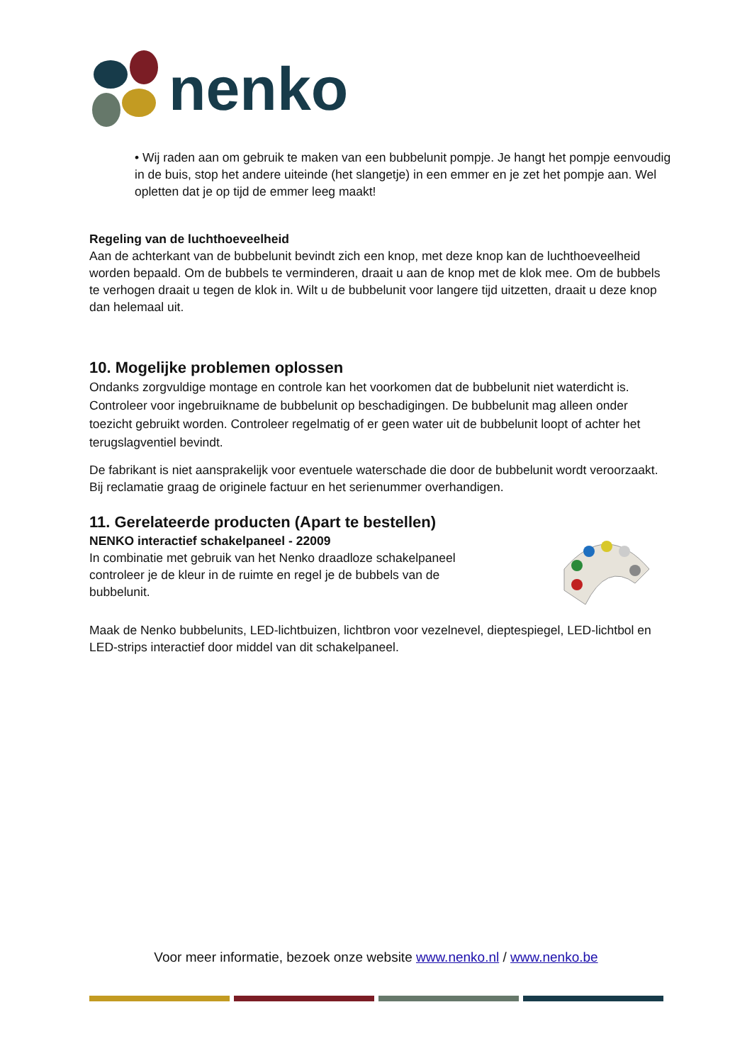nenko
• Wij raden aan om gebruik te maken van een bubbelunit pompje. Je hangt het pompje eenvoudig in de buis, stop het andere uiteinde (het slangetje) in een emmer en je zet het pompje aan. Wel opletten dat je op tijd de emmer leeg maakt!
Regeling van de luchthoeveelheid
Aan de achterkant van de bubbelunit bevindt zich een knop, met deze knop kan de luchthoeveelheid worden bepaald. Om de bubbels te verminderen, draait u aan de knop met de klok mee. Om de bubbels te verhogen draait u tegen de klok in. Wilt u de bubbelunit voor langere tijd uitzetten, draait u deze knop dan helemaal uit.
10. Mogelijke problemen oplossen
Ondanks zorgvuldige montage en controle kan het voorkomen dat de bubbelunit niet waterdicht is. Controleer voor ingebruikname de bubbelunit op beschadigingen. De bubbelunit mag alleen onder toezicht gebruikt worden. Controleer regelmatig of er geen water uit de bubbelunit loopt of achter het terugslagventiel bevindt.
De fabrikant is niet aansprakelijk voor eventuele waterschade die door de bubbelunit wordt veroorzaakt.
Bij reclamatie graag de originele factuur en het serienummer overhandigen.
11. Gerelateerde producten (Apart te bestellen)
NENKO interactief schakelpaneel - 22009
In combinatie met gebruik van het Nenko draadloze schakelpaneel controleer je de kleur in de ruimte en regel je de bubbels van de bubbelunit.
Maak de Nenko bubbelunits, LED-lichtbuizen, lichtbron voor vezelnevel, dieptespiegel, LED-lichtbol en LED-strips interactief door middel van dit schakelpaneel.
Voor meer informatie, bezoek onze website www.nenko.nl / www.nenko.be